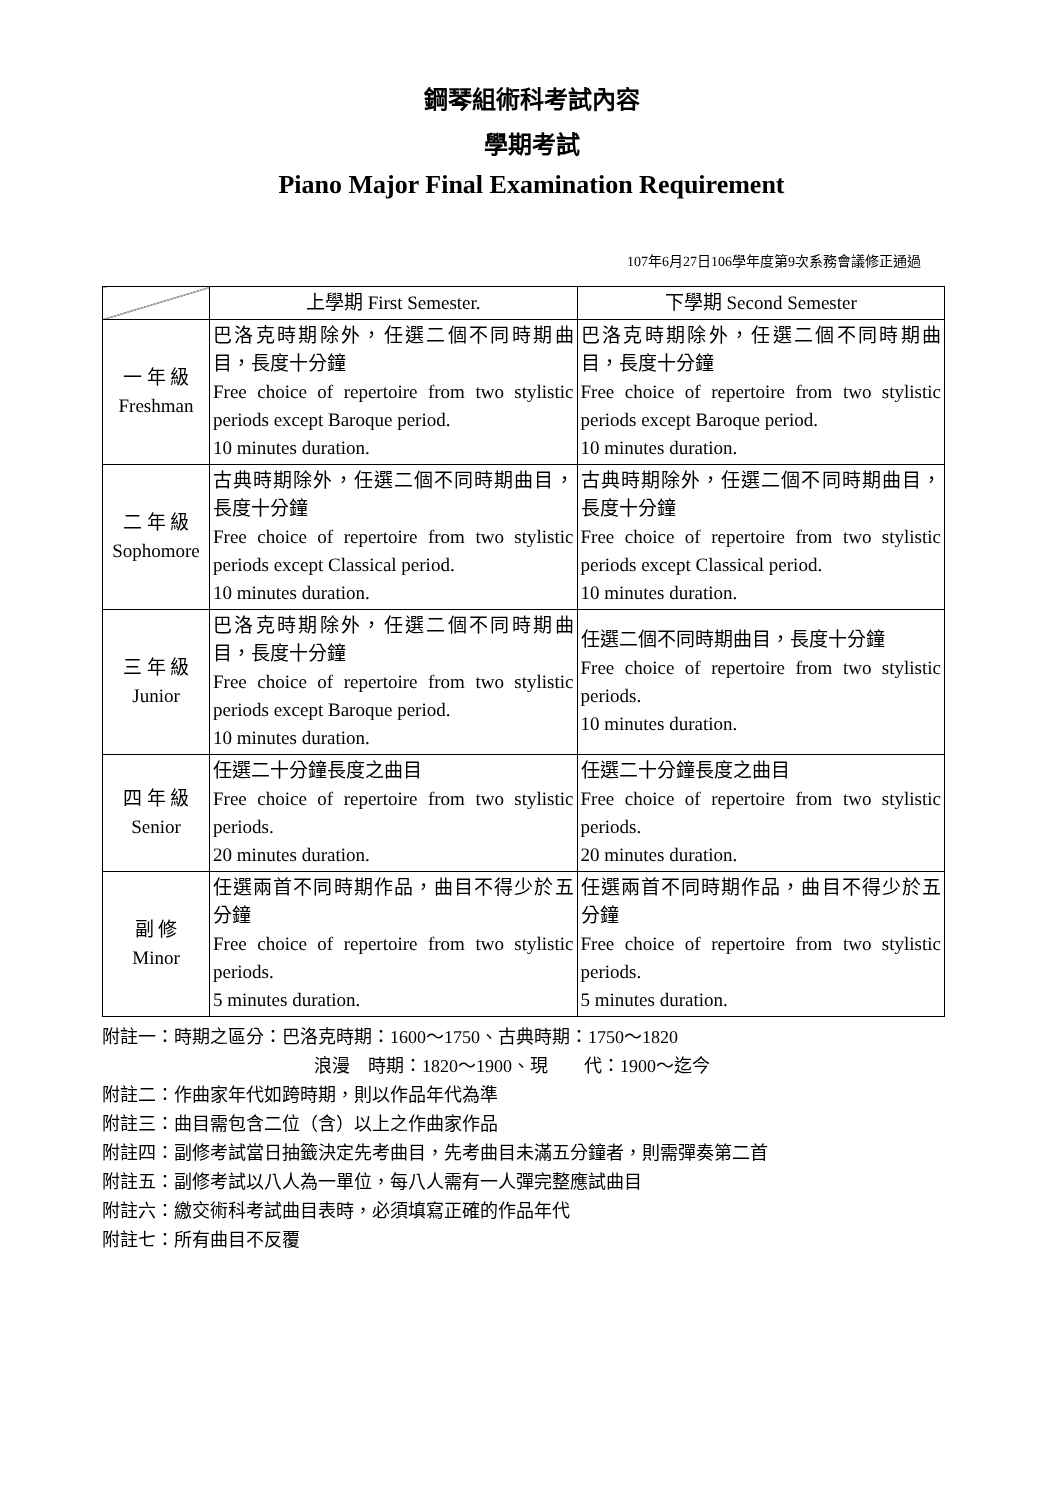鋼琴組術科考試內容
學期考試
Piano Major Final Examination Requirement
107年6月27日106學年度第9次系務會議修正通過
| | 上學期 First Semester. | 下學期 Second Semester |
| --- | --- | --- |
| 一 年 級 Freshman | 巴洛克時期除外，任選二個不同時期曲目，長度十分鐘 Free choice of repertoire from two stylistic periods except Baroque period. 10 minutes duration. | 巴洛克時期除外，任選二個不同時期曲目，長度十分鐘 Free choice of repertoire from two stylistic periods except Baroque period. 10 minutes duration. |
| 二 年 級 Sophomore | 古典時期除外，任選二個不同時期曲目，長度十分鐘 Free choice of repertoire from two stylistic periods except Classical period. 10 minutes duration. | 古典時期除外，任選二個不同時期曲目，長度十分鐘 Free choice of repertoire from two stylistic periods except Classical period. 10 minutes duration. |
| 三 年 級 Junior | 巴洛克時期除外，任選二個不同時期曲目，長度十分鐘 Free choice of repertoire from two stylistic periods except Baroque period. 10 minutes duration. | 任選二個不同時期曲目，長度十分鐘 Free choice of repertoire from two stylistic periods. 10 minutes duration. |
| 四 年 級 Senior | 任選二十分鐘長度之曲目 Free choice of repertoire from two stylistic periods. 20 minutes duration. | 任選二十分鐘長度之曲目 Free choice of repertoire from two stylistic periods. 20 minutes duration. |
| 副 修 Minor | 任選兩首不同時期作品，曲目不得少於五分鐘 Free choice of repertoire from two stylistic periods. 5 minutes duration. | 任選兩首不同時期作品，曲目不得少於五分鐘 Free choice of repertoire from two stylistic periods. 5 minutes duration. |
附註一：時期之區分：巴洛克時期：1600～1750、古典時期：1750～1820
浪漫　時期：1820～1900、現　　代：1900～迄今
附註二：作曲家年代如跨時期，則以作品年代為準
附註三：曲目需包含二位（含）以上之作曲家作品
附註四：副修考試當日抽籤決定先考曲目，先考曲目未滿五分鐘者，則需彈奏第二首
附註五：副修考試以八人為一單位，每八人需有一人彈完整應試曲目
附註六：繳交術科考試曲目表時，必須填寫正確的作品年代
附註七：所有曲目不反覆